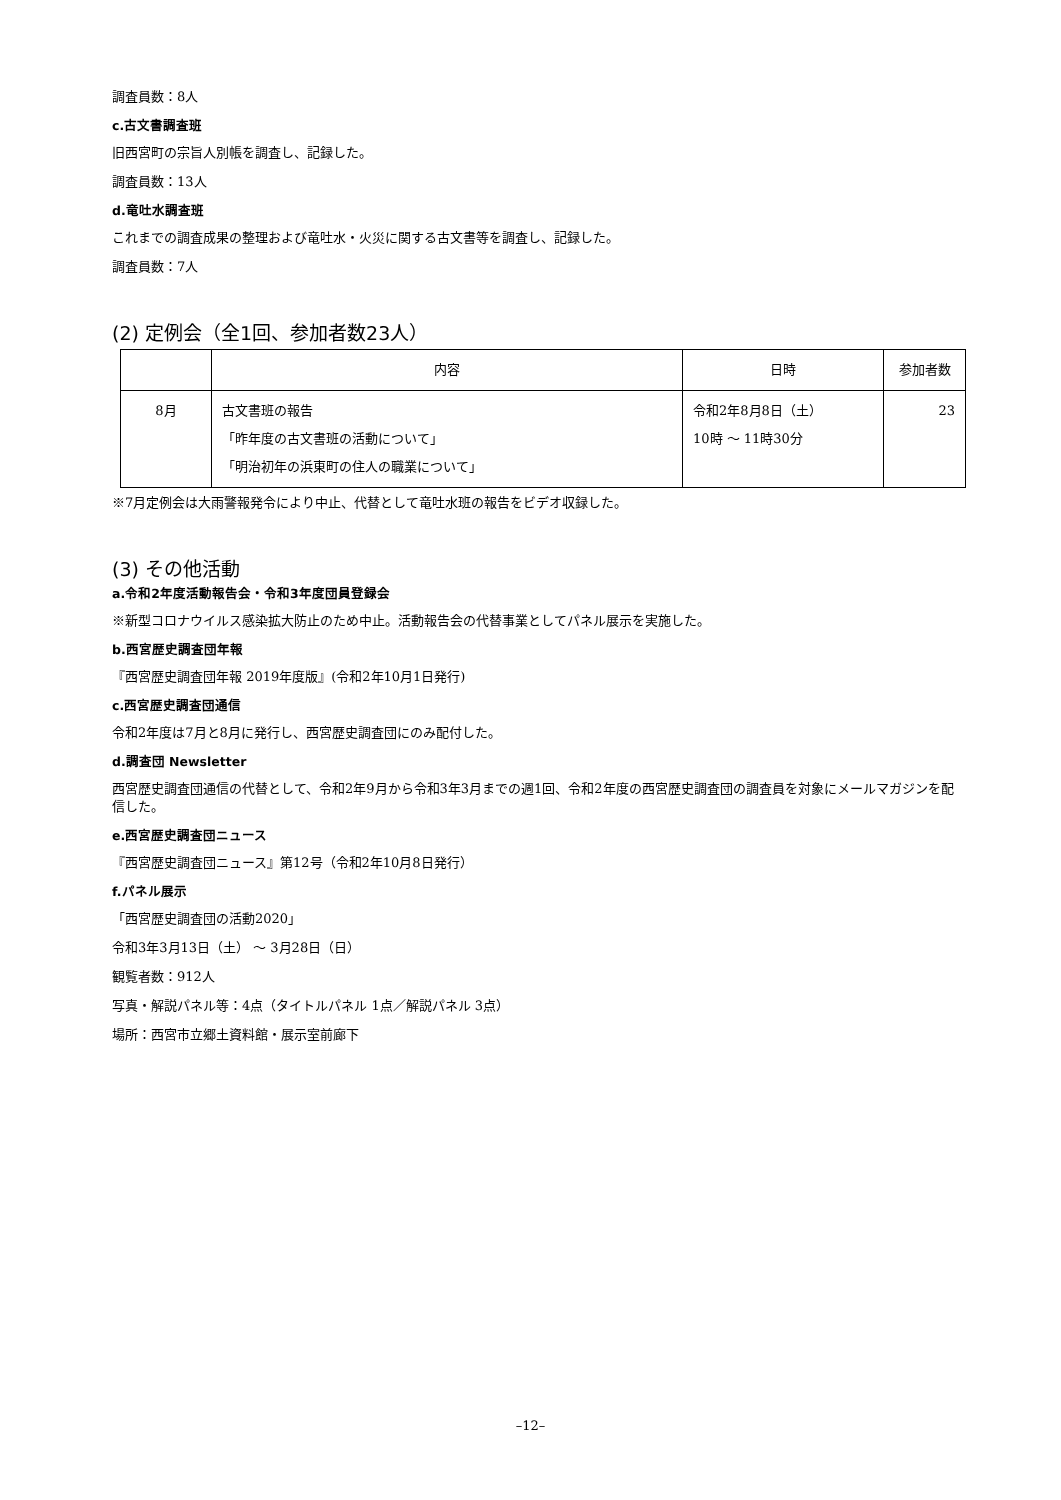調査員数：8人
c.古文書調査班
旧西宮町の宗旨人別帳を調査し、記録した。
調査員数：13人
d.竜吐水調査班
これまでの調査成果の整理および竜吐水・火災に関する古文書等を調査し、記録した。
調査員数：7人
(2) 定例会（全1回、参加者数23人）
| | 内容 | 日時 | 参加者数 |
| --- | --- | --- | --- |
| 8月 | 古文書班の報告 「昨年度の古文書班の活動について」 「明治初年の浜東町の住人の職業について」 | 令和2年8月8日（土） 10時 ～ 11時30分 | 23 |
※7月定例会は大雨警報発令により中止、代替として竜吐水班の報告をビデオ収録した。
(3) その他活動
a.令和2年度活動報告会・令和3年度団員登録会
※新型コロナウイルス感染拡大防止のため中止。活動報告会の代替事業としてパネル展示を実施した。
b.西宮歴史調査団年報
『西宮歴史調査団年報 2019年度版』(令和2年10月1日発行)
c.西宮歴史調査団通信
令和2年度は7月と8月に発行し、西宮歴史調査団にのみ配付した。
d.調査団 Newsletter
西宮歴史調査団通信の代替として、令和2年9月から令和3年3月までの週1回、令和2年度の西宮歴史調査団の調査員を対象にメールマガジンを配信した。
e.西宮歴史調査団ニュース
『西宮歴史調査団ニュース』第12号（令和2年10月8日発行）
f.パネル展示
「西宮歴史調査団の活動2020」
令和3年3月13日（土） ～ 3月28日（日）
観覧者数：912人
写真・解説パネル等：4点（タイトルパネル 1点／解説パネル 3点）
場所：西宮市立郷土資料館・展示室前廊下
–12–